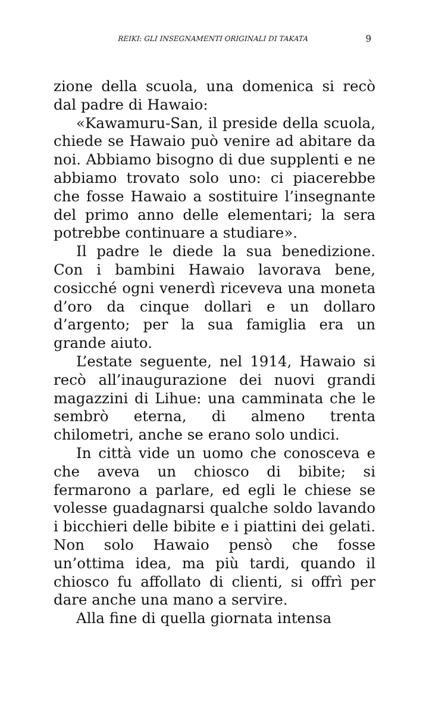REIKI: GLI INSEGNAMENTI ORIGINALI DI TAKATA 9
zione della scuola, una domenica si recò dal padre di Hawaio:
«Kawamuru-San, il preside della scuola, chiede se Hawaio può venire ad abitare da noi. Abbiamo bisogno di due supplenti e ne abbiamo trovato solo uno: ci piacerebbe che fosse Hawaio a sostituire l’insegnante del primo anno delle elementari; la sera potrebbe continuare a studiare».
Il padre le diede la sua benedizione. Con i bambini Hawaio lavorava bene, cosicché ogni venerdì riceveva una moneta d’oro da cinque dollari e un dollaro d’argento; per la sua famiglia era un grande aiuto.
L’estate seguente, nel 1914, Hawaio si recò all’inaugurazione dei nuovi grandi magazzini di Lihue: una camminata che le sembrò eterna, di almeno trenta chilometri, anche se erano solo undici.
In città vide un uomo che conosceva e che aveva un chiosco di bibite; si fermarono a parlare, ed egli le chiese se volesse guadagnarsi qualche soldo lavando i bicchieri delle bibite e i piattini dei gelati. Non solo Hawaio pensò che fosse un’ottima idea, ma più tardi, quando il chiosco fu affollato di clienti, si offrì per dare anche una mano a servire.
Alla fine di quella giornata intensa